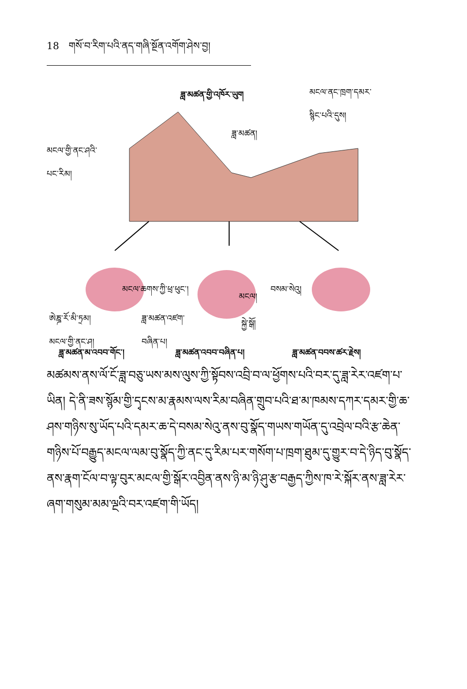18 གསོ་བ་རིག་པའི་ནད་གཞི་སྔོན་འགོག་ཤེས་བྱ།
ཟླ་མཚན་གྱི་འཁོར་ཡུག
མངལ་ནང་ཁྲག་དམར་
སྙིང་པའི་དུས།
ཟླ་མཚན།
མངལ་གྱི་ནང་ཤའི་
པང་རིམ།
མངལ་ཆགས་ཀྱི་ཕྲ་ཕུང་།
མངལ།
བསམ་སེའུ།
ཨེཎྜ་རོ་མི་ཏྲམ།
མངལ་གྱི་ནང་ཤ།
ཟླ་མཚན་འཛག་
བཞིན་པ།
སྐྱེ་སྒོ།
ཟླ་མཚན་མ་འབབ་གོང་། ཟླ་མཚན་འབབ་བཞིན་པ། ཟླ་མཚན་བབས་ཚར་རྗེས།
མཚམས་ནས་ལོ་ངོ་ཟླ་བཅུ་ཡས་མས་ལུས་ཀྱི་སྟོབས་འབྲི་བ་ལ་ཕྱོགས་པའི་བར་དུ་ཟླ་རེར་འཛག་པ་ཡིན། དེ་ནི་ཟས་སྙོམ་གྱི་དྭངས་མ་རྣམས་ལས་རིམ་བཞིན་གྲུབ་པའི་ཐ་མ་ཁམས་དཀར་དམར་གྱི་ཆ་ཤས་གཉིས་སུ་ཡོད་པའི་དམར་ཆ་དེ་བསམ་སེའུ་ནས་བུ་སྣོད་གཡས་གཡོན་དུ་འབྲེལ་བའི་རྩ་ཆེན་གཉིས་པོ་བརྒྱུད་མངལ་ལམ་བུ་སྣོད་ཀྱི་ནང་དུ་རིམ་པར་གསོག་པ་ཁྲག་ཐུམ་དུ་གྱུར་བ་དེ་ཉིད་བུ་སྣོད་ནས་རྣག་ངོལ་བ་ལྟ་བུར་མངལ་གྱི་སྒོར་འབྱིན་ནས་ཉི་མ་ཉི་ཤུ་རྩ་བརྒྱད་ཀྱིས་ཁ་རེ་སྐོར་ནས་ཟླ་རེར་ཞག་གསུམ་མམ་ལྔའི་བར་འཛག་གི་ཡོད།